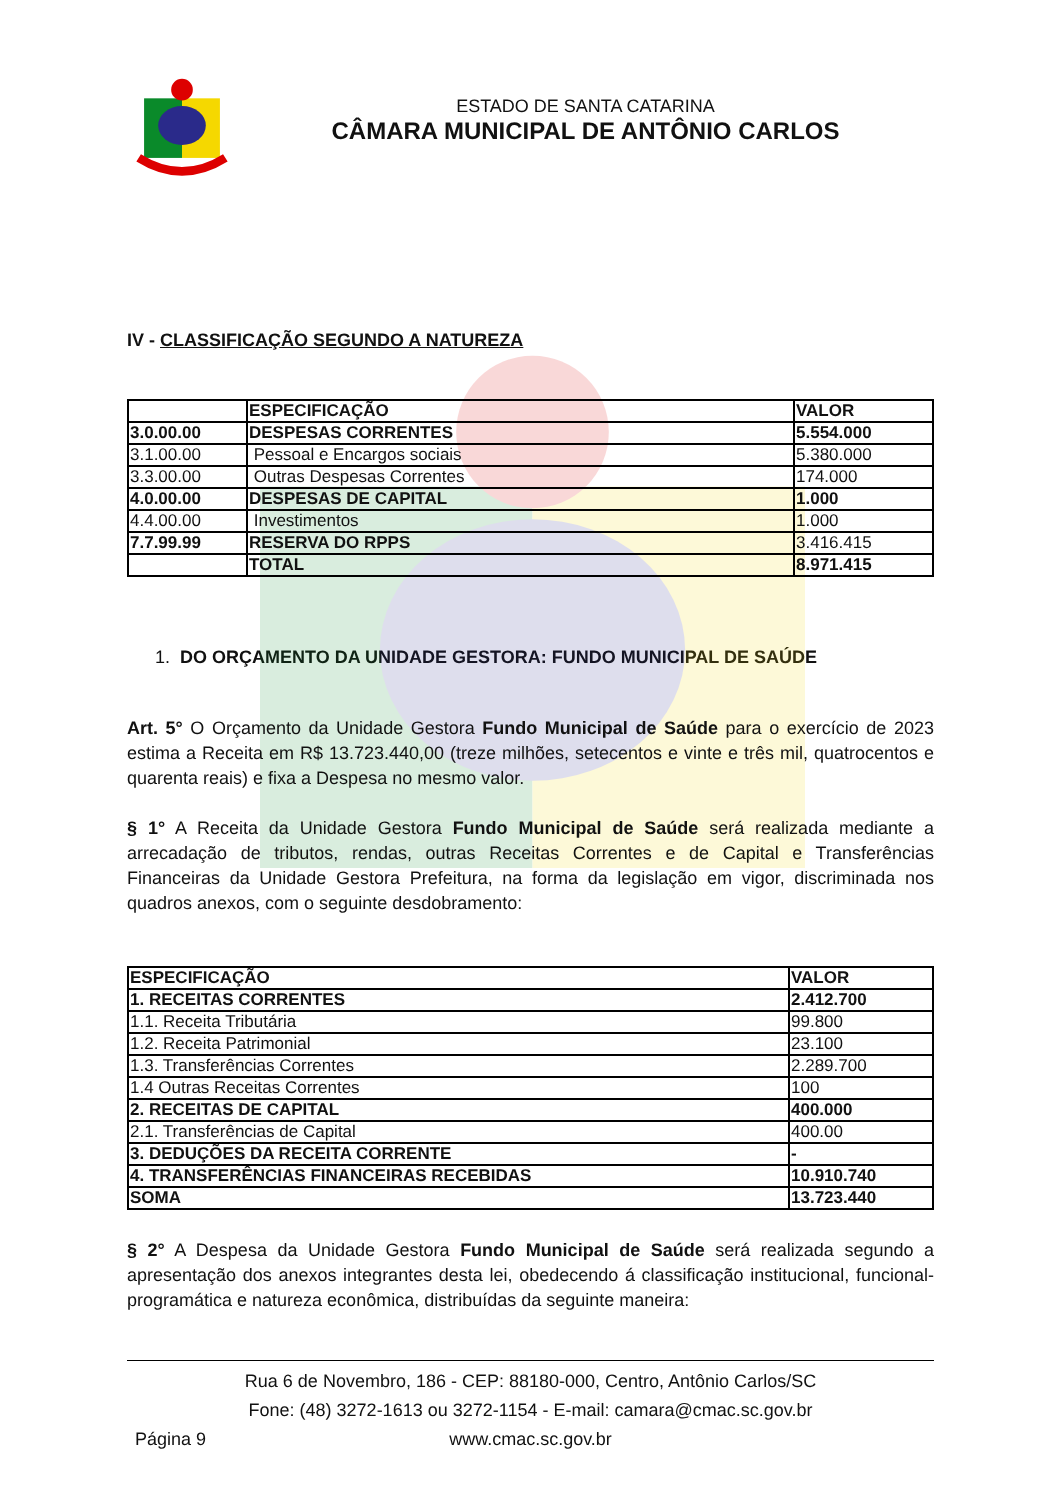ESTADO DE SANTA CATARINA
CÂMARA MUNICIPAL DE ANTÔNIO CARLOS
IV - CLASSIFICAÇÃO SEGUNDO A NATUREZA
| | ESPECIFICAÇÃO | VALOR |
| --- | --- | --- |
| 3.0.00.00 | DESPESAS CORRENTES | 5.554.000 |
| 3.1.00.00 | Pessoal e Encargos sociais | 5.380.000 |
| 3.3.00.00 | Outras Despesas Correntes | 174.000 |
| 4.0.00.00 | DESPESAS DE CAPITAL | 1.000 |
| 4.4.00.00 | Investimentos | 1.000 |
| 7.7.99.99 | RESERVA DO RPPS | 3.416.415 |
| | TOTAL | 8.971.415 |
1. DO ORÇAMENTO DA UNIDADE GESTORA: FUNDO MUNICIPAL DE SAÚDE
Art. 5° O Orçamento da Unidade Gestora Fundo Municipal de Saúde para o exercício de 2023 estima a Receita em R$ 13.723.440,00 (treze milhões, setecentos e vinte e três mil, quatrocentos e quarenta reais) e fixa a Despesa no mesmo valor.
§ 1° A Receita da Unidade Gestora Fundo Municipal de Saúde será realizada mediante a arrecadação de tributos, rendas, outras Receitas Correntes e de Capital e Transferências Financeiras da Unidade Gestora Prefeitura, na forma da legislação em vigor, discriminada nos quadros anexos, com o seguinte desdobramento:
| ESPECIFICAÇÃO | VALOR |
| --- | --- |
| 1. RECEITAS CORRENTES | 2.412.700 |
| 1.1. Receita Tributária | 99.800 |
| 1.2. Receita Patrimonial | 23.100 |
| 1.3. Transferências Correntes | 2.289.700 |
| 1.4 Outras Receitas Correntes | 100 |
| 2. RECEITAS DE CAPITAL | 400.000 |
| 2.1. Transferências de Capital | 400.00 |
| 3. DEDUÇÕES DA RECEITA CORRENTE | - |
| 4. TRANSFERÊNCIAS FINANCEIRAS RECEBIDAS | 10.910.740 |
| SOMA | 13.723.440 |
§ 2° A Despesa da Unidade Gestora Fundo Municipal de Saúde será realizada segundo a apresentação dos anexos integrantes desta lei, obedecendo á classificação institucional, funcional-programática e natureza econômica, distribuídas da seguinte maneira:
Rua 6 de Novembro, 186 - CEP: 88180-000, Centro, Antônio Carlos/SC
Fone: (48) 3272-1613 ou 3272-1154 - E-mail: camara@cmac.sc.gov.br
Página 9
www.cmac.sc.gov.br